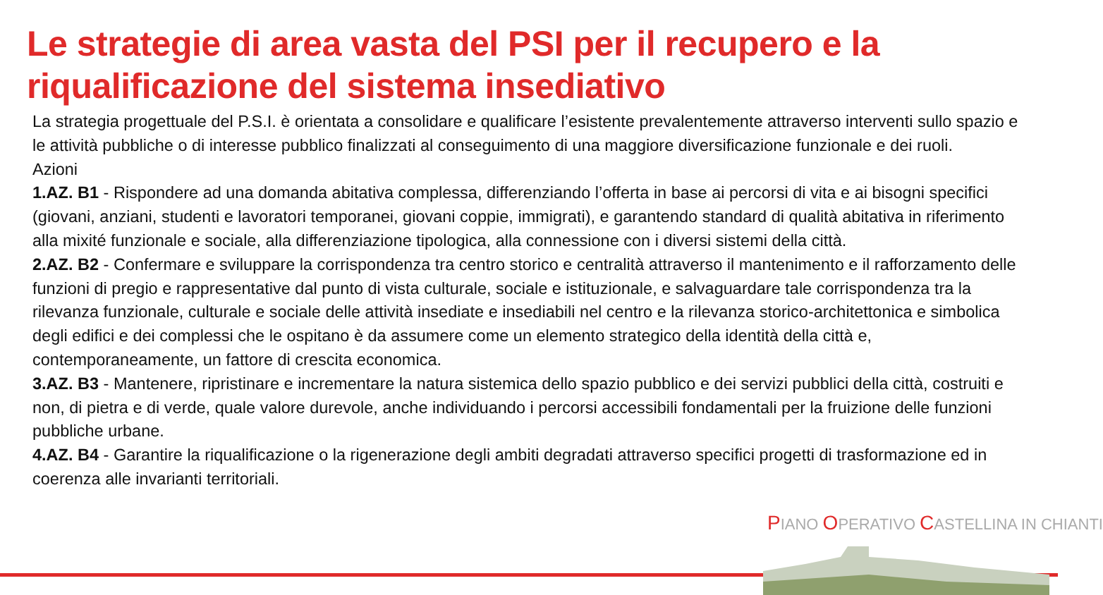Le strategie di area vasta del PSI per il recupero e la riqualificazione del sistema insediativo
La strategia progettuale del P.S.I. è orientata a consolidare e qualificare l’esistente prevalentemente attraverso interventi sullo spazio e le attività pubbliche o di interesse pubblico finalizzati al conseguimento di una maggiore diversificazione funzionale e dei ruoli.
Azioni
1.AZ. B1 - Rispondere ad una domanda abitativa complessa, differenziando l’offerta in base ai percorsi di vita e ai bisogni specifici (giovani, anziani, studenti e lavoratori temporanei, giovani coppie, immigrati), e garantendo standard di qualità abitativa in riferimento alla mixité funzionale e sociale, alla differenziazione tipologica, alla connessione con i diversi sistemi della città.
2.AZ. B2 - Confermare e sviluppare la corrispondenza tra centro storico e centralità attraverso il mantenimento e il rafforzamento delle funzioni di pregio e rappresentative dal punto di vista culturale, sociale e istituzionale, e salvaguardare tale corrispondenza tra la rilevanza funzionale, culturale e sociale delle attività insediate e insediabili nel centro e la rilevanza storico-architettonica e simbolica degli edifici e dei complessi che le ospitano è da assumere come un elemento strategico della identità della città e, contemporaneamente, un fattore di crescita economica.
3.AZ. B3 - Mantenere, ripristinare e incrementare la natura sistemica dello spazio pubblico e dei servizi pubblici della città, costruiti e non, di pietra e di verde, quale valore durevole, anche individuando i percorsi accessibili fondamentali per la fruizione delle funzioni pubbliche urbane.
4.AZ. B4 - Garantire la riqualificazione o la rigenerazione degli ambiti degradati attraverso specifici progetti di trasformazione ed in coerenza alle invarianti territoriali.
PIANO OPERATIVO CASTELLINA IN CHIANTI